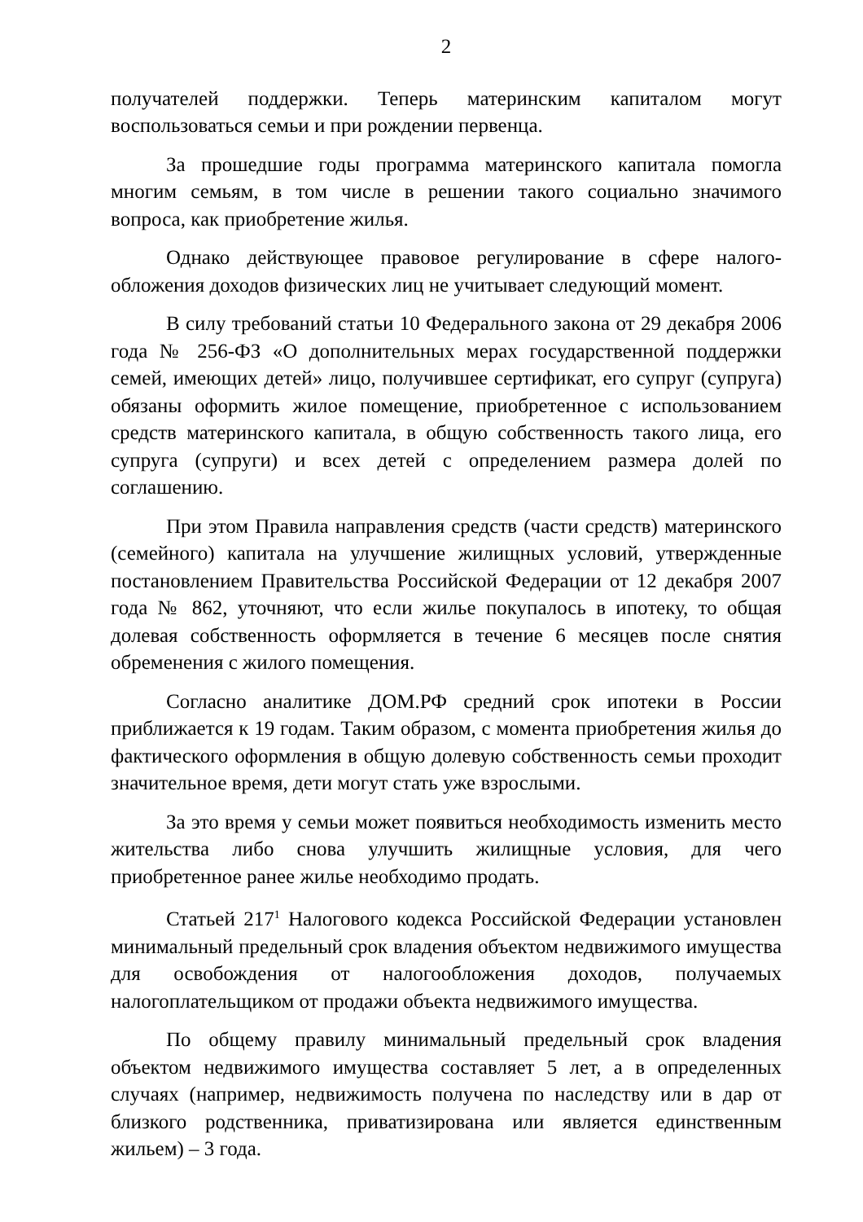2
получателей поддержки. Теперь материнским капиталом могут воспользоваться семьи и при рождении первенца.
За прошедшие годы программа материнского капитала помогла многим семьям, в том числе в решении такого социально значимого вопроса, как приобретение жилья.
Однако действующее правовое регулирование в сфере налого­обложения доходов физических лиц не учитывает следующий момент.
В силу требований статьи 10 Федерального закона от 29 декабря 2006 года № 256-ФЗ «О дополнительных мерах государственной поддержки семей, имеющих детей» лицо, получившее сертификат, его супруг (супруга) обязаны оформить жилое помещение, приобретенное с использованием средств материнского капитала, в общую собственность такого лица, его супруга (супруги) и всех детей с определением размера долей по соглашению.
При этом Правила направления средств (части средств) материн­ского (семейного) капитала на улучшение жилищных условий, утвержден­ные постановлением Правительства Российской Федерации от 12 декабря 2007 года № 862, уточняют, что если жилье покупалось в ипотеку, то общая долевая собственность оформляется в течение 6 месяцев после снятия обременения с жилого помещения.
Согласно аналитике ДОМ.РФ средний срок ипотеки в России приближается к 19 годам. Таким образом, с момента приобретения жилья до фактического оформления в общую долевую собственность семьи проходит значительное время, дети могут стать уже взрослыми.
За это время у семьи может появиться необходимость изменить место жительства либо снова улучшить жилищные условия, для чего приобретенное ранее жилье необходимо продать.
Статьей 217<sup>1</sup> Налогового кодекса Российской Федерации установлен минимальный предельный срок владения объектом недвижимого имущества для освобождения от налогообложения доходов, получаемых налогоплательщиком от продажи объекта недвижимого имущества.
По общему правилу минимальный предельный срок владения объектом недвижимого имущества составляет 5 лет, а в определенных случаях (например, недвижимость получена по наследству или в дар от близкого родственника, приватизирована или является единственным жильем) – 3 года.